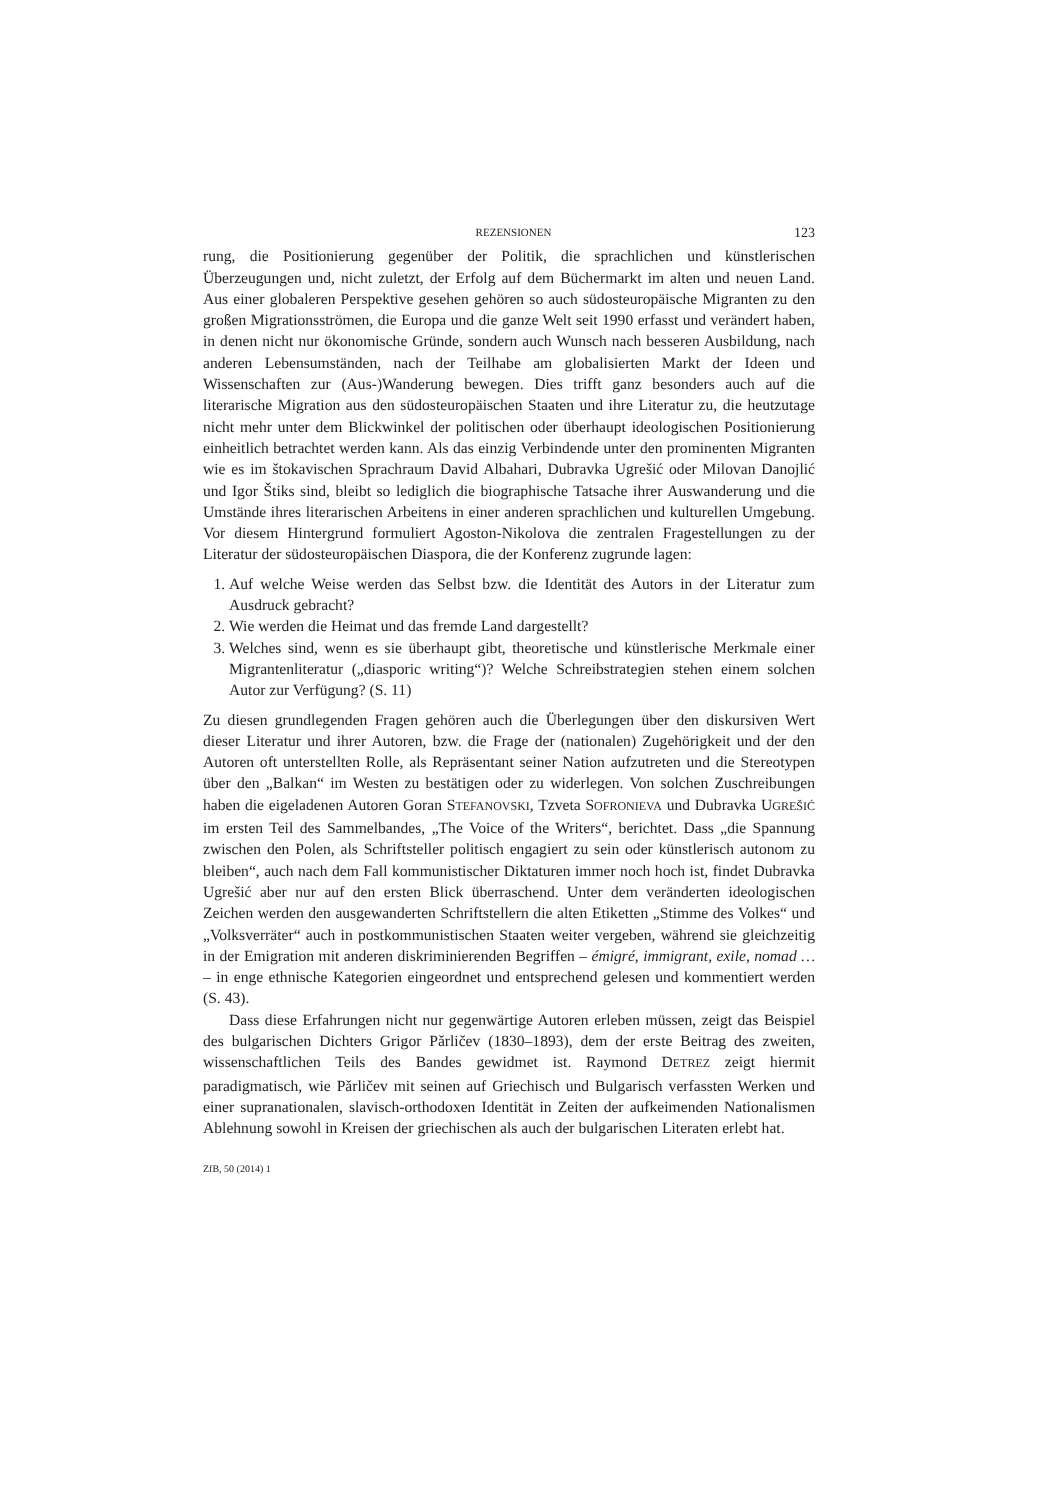REZENSIONEN 123
rung, die Positionierung gegenüber der Politik, die sprachlichen und künstlerischen Überzeugungen und, nicht zuletzt, der Erfolg auf dem Büchermarkt im alten und neuen Land. Aus einer globaleren Perspektive gesehen gehören so auch südosteuropäische Migranten zu den großen Migrationsströmen, die Europa und die ganze Welt seit 1990 erfasst und verändert haben, in denen nicht nur ökonomische Gründe, sondern auch Wunsch nach besseren Ausbildung, nach anderen Lebensumständen, nach der Teilhabe am globalisierten Markt der Ideen und Wissenschaften zur (Aus-)Wanderung bewegen. Dies trifft ganz besonders auch auf die literarische Migration aus den südosteuropäischen Staaten und ihre Literatur zu, die heutzutage nicht mehr unter dem Blickwinkel der politischen oder überhaupt ideologischen Positionierung einheitlich betrachtet werden kann. Als das einzig Verbindende unter den prominenten Migranten wie es im štokavischen Sprachraum David Albahari, Dubravka Ugrešić oder Milovan Danojlić und Igor Štiks sind, bleibt so lediglich die biographische Tatsache ihrer Auswanderung und die Umstände ihres literarischen Arbeitens in einer anderen sprachlichen und kulturellen Umgebung. Vor diesem Hintergrund formuliert Agoston-Nikolova die zentralen Fragestellungen zu der Literatur der südosteuropäischen Diaspora, die der Konferenz zugrunde lagen:
1. Auf welche Weise werden das Selbst bzw. die Identität des Autors in der Literatur zum Ausdruck gebracht?
2. Wie werden die Heimat und das fremde Land dargestellt?
3. Welches sind, wenn es sie überhaupt gibt, theoretische und künstlerische Merkmale einer Migrantenliteratur („diasporic writing“)? Welche Schreibstrategien stehen einem solchen Autor zur Verfügung? (S. 11)
Zu diesen grundlegenden Fragen gehören auch die Überlegungen über den diskursiven Wert dieser Literatur und ihrer Autoren, bzw. die Frage der (nationalen) Zugehörigkeit und der den Autoren oft unterstellten Rolle, als Repräsentant seiner Nation aufzutreten und die Stereotypen über den „Balkan“ im Westen zu bestätigen oder zu widerlegen. Von solchen Zuschreibungen haben die eigeladenen Autoren Goran STEFANOVSKI, Tzveta SOFRONIEVA und Dubravka UGREŠIĆ im ersten Teil des Sammelbandes, „The Voice of the Writers“, berichtet. Dass „die Spannung zwischen den Polen, als Schriftsteller politisch engagiert zu sein oder künstlerisch autonom zu bleiben“, auch nach dem Fall kommunistischer Diktaturen immer noch hoch ist, findet Dubravka Ugrešić aber nur auf den ersten Blick überraschend. Unter dem veränderten ideologischen Zeichen werden den ausgewanderten Schriftstellern die alten Etiketten „Stimme des Volkes“ und „Volksverräter“ auch in postkommunistischen Staaten weiter vergeben, während sie gleichzeitig in der Emigration mit anderen diskriminierenden Begriffen – émigré, immigrant, exile, nomad … – in enge ethnische Kategorien eingeordnet und entsprechend gelesen und kommentiert werden (S. 43).
Dass diese Erfahrungen nicht nur gegenwärtige Autoren erleben müssen, zeigt das Beispiel des bulgarischen Dichters Grigor Pǎrličev (1830–1893), dem der erste Beitrag des zweiten, wissenschaftlichen Teils des Bandes gewidmet ist. Raymond DETREZ zeigt hiermit paradigmatisch, wie Pǎrličev mit seinen auf Griechisch und Bulgarisch verfassten Werken und einer supranationalen, slavisch-orthodoxen Identität in Zeiten der aufkeimenden Nationalismen Ablehnung sowohl in Kreisen der griechischen als auch der bulgarischen Literaten erlebt hat.
ZfB, 50 (2014) 1